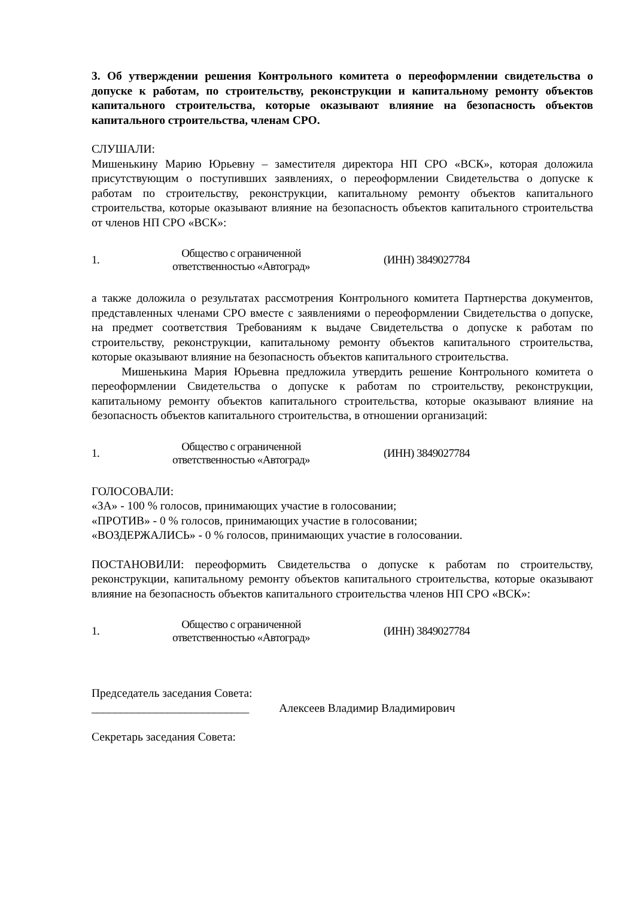3. Об утверждении решения Контрольного комитета о переоформлении свидетельства о допуске к работам, по строительству, реконструкции и капитальному ремонту объектов капитального строительства, которые оказывают влияние на безопасность объектов капитального строительства, членам СРО.
СЛУШАЛИ:
Мишенькину Марию Юрьевну – заместителя директора НП СРО «ВСК», которая доложила присутствующим о поступивших заявлениях, о переоформлении Свидетельства о допуске к работам по строительству, реконструкции, капитальному ремонту объектов капитального строительства, которые оказывают влияние на безопасность объектов капитального строительства от членов НП СРО «ВСК»:
| 1. | Общество с ограниченной ответственностью «Автоград» | (ИНН) 3849027784 |
а также доложила о результатах рассмотрения Контрольного комитета Партнерства документов, представленных членами СРО вместе с заявлениями о переоформлении Свидетельства о допуске, на предмет соответствия Требованиям к выдаче Свидетельства о допуске к работам по строительству, реконструкции, капитальному ремонту объектов капитального строительства, которые оказывают влияние на безопасность объектов капитального строительства.
Мишенькина Мария Юрьевна предложила утвердить решение Контрольного комитета о переоформлении Свидетельства о допуске к работам по строительству, реконструкции, капитальному ремонту объектов капитального строительства, которые оказывают влияние на безопасность объектов капитального строительства, в отношении организаций:
| 1. | Общество с ограниченной ответственностью «Автоград» | (ИНН) 3849027784 |
ГОЛОСОВАЛИ:
«ЗА» - 100 % голосов, принимающих участие в голосовании;
«ПРОТИВ» - 0 % голосов, принимающих участие в голосовании;
«ВОЗДЕРЖАЛИСЬ» - 0 % голосов, принимающих участие в голосовании.
ПОСТАНОВИЛИ: переоформить Свидетельства о допуске к работам по строительству, реконструкции, капитальному ремонту объектов капитального строительства, которые оказывают влияние на безопасность объектов капитального строительства членов НП СРО «ВСК»:
| 1. | Общество с ограниченной ответственностью «Автоград» | (ИНН) 3849027784 |
Председатель заседания Совета:
___________________________ Алексеев Владимир Владимирович
Секретарь заседания Совета: